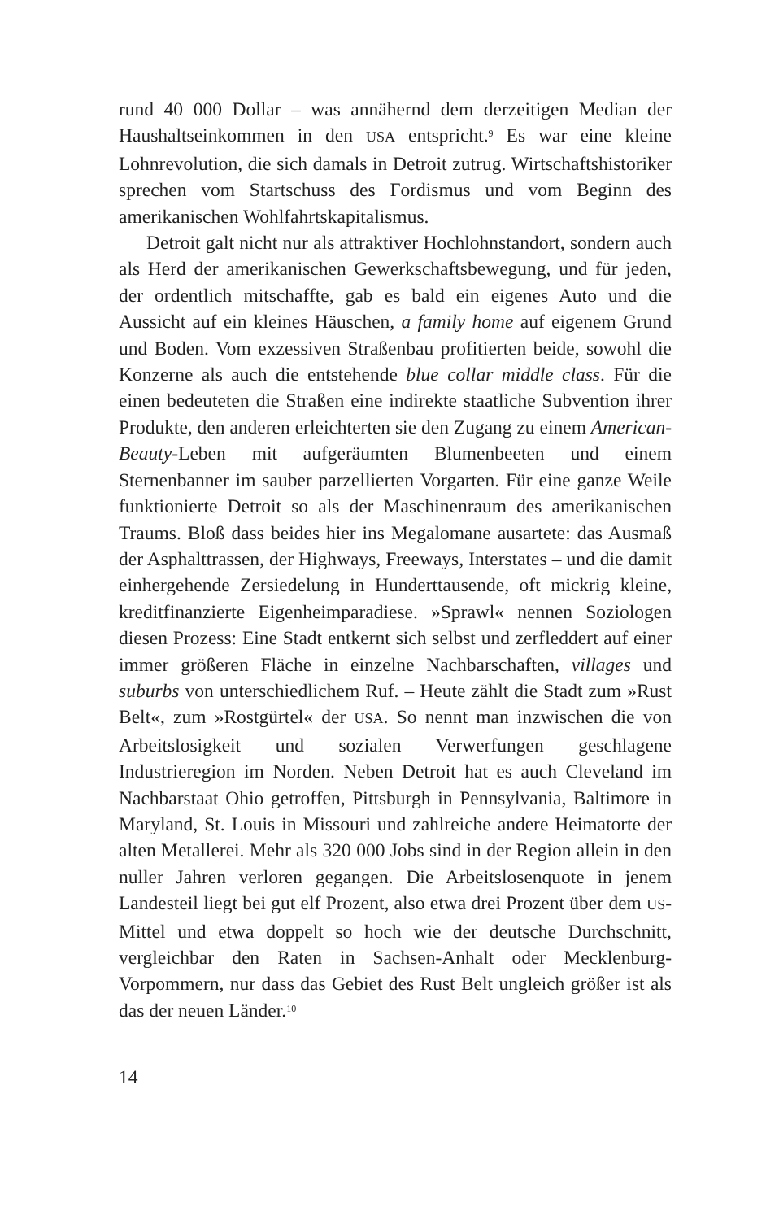rund 40 000 Dollar – was annähernd dem derzeitigen Median der Haushaltseinkommen in den USA entspricht.<sup>9</sup> Es war eine kleine Lohnrevolution, die sich damals in Detroit zutrug. Wirtschaftshistoriker sprechen vom Startschuss des Fordismus und vom Beginn des amerikanischen Wohlfahrtskapitalismus.
Detroit galt nicht nur als attraktiver Hochlohnstandort, sondern auch als Herd der amerikanischen Gewerkschaftsbewegung, und für jeden, der ordentlich mitschaffte, gab es bald ein eigenes Auto und die Aussicht auf ein kleines Häuschen, a family home auf eigenem Grund und Boden. Vom exzessiven Straßenbau profitierten beide, sowohl die Konzerne als auch die entstehende blue collar middle class. Für die einen bedeuteten die Straßen eine indirekte staatliche Subvention ihrer Produkte, den anderen erleichterten sie den Zugang zu einem American-Beauty-Leben mit aufgeräumten Blumenbeeten und einem Sternenbanner im sauber parzellierten Vorgarten. Für eine ganze Weile funktionierte Detroit so als der Maschinenraum des amerikanischen Traums. Bloß dass beides hier ins Megalomane ausartete: das Ausmaß der Asphalttrassen, der Highways, Freeways, Interstates – und die damit einhergehende Zersiedelung in Hunderttausende, oft mickrig kleine, kreditfinanzierte Eigenheimparadiese. »Sprawl« nennen Soziologen diesen Prozess: Eine Stadt entkernt sich selbst und zerfleddert auf einer immer größeren Fläche in einzelne Nachbarschaften, villages und suburbs von unterschiedlichem Ruf. – Heute zählt die Stadt zum »Rust Belt«, zum »Rostgürtel« der USA. So nennt man inzwischen die von Arbeitslosigkeit und sozialen Verwerfungen geschlagene Industrieregion im Norden. Neben Detroit hat es auch Cleveland im Nachbarstaat Ohio getroffen, Pittsburgh in Pennsylvania, Baltimore in Maryland, St. Louis in Missouri und zahlreiche andere Heimatorte der alten Metallerei. Mehr als 320 000 Jobs sind in der Region allein in den nuller Jahren verloren gegangen. Die Arbeitslosenquote in jenem Landesteil liegt bei gut elf Prozent, also etwa drei Prozent über dem US-Mittel und etwa doppelt so hoch wie der deutsche Durchschnitt, vergleichbar den Raten in Sachsen-Anhalt oder Mecklenburg-Vorpommern, nur dass das Gebiet des Rust Belt ungleich größer ist als das der neuen Länder.<sup>10</sup>
14